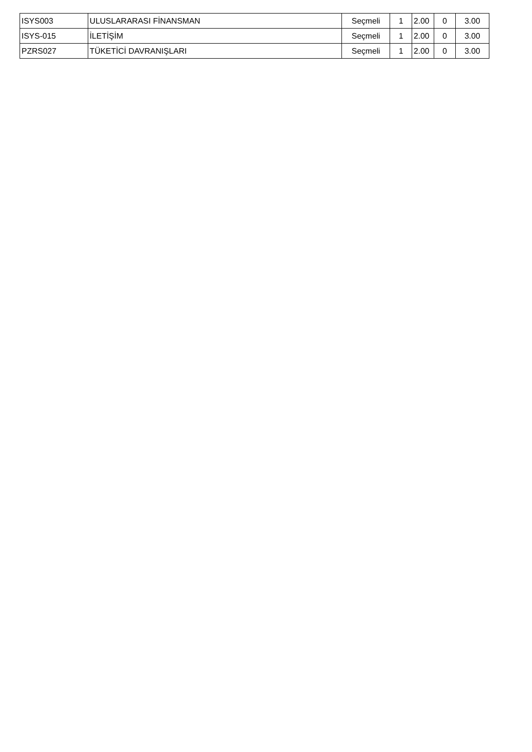| ISYS003 | ULUSLARARASI FİNANSMAN | Seçmeli | 1 | 2.00 | 0 | 3.00 |
| ISYS-015 | İLETİŞİM | Seçmeli | 1 | 2.00 | 0 | 3.00 |
| PZRS027 | TÜKETİCİ DAVRANIŞLARI | Seçmeli | 1 | 2.00 | 0 | 3.00 |